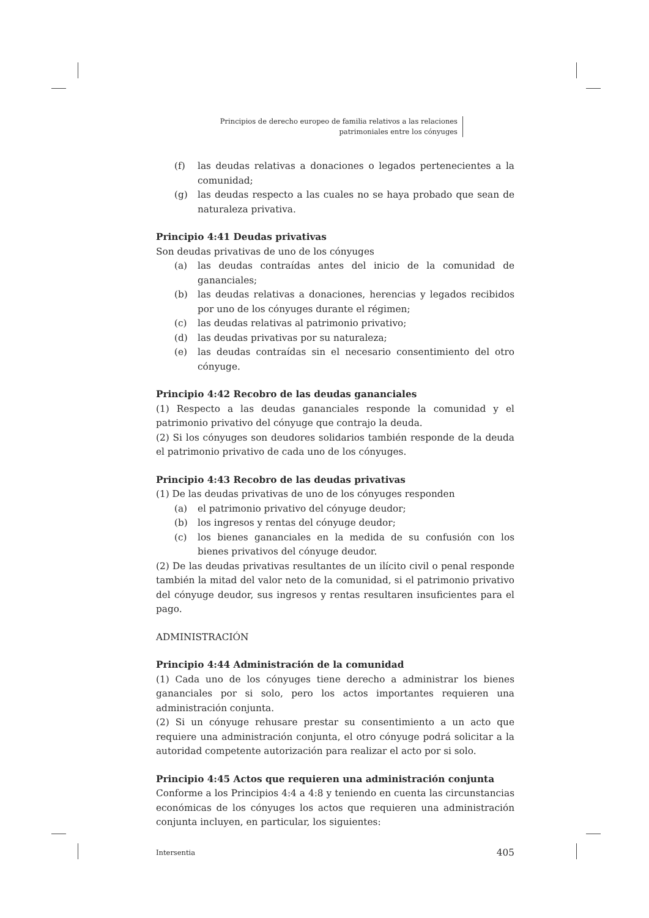Principios de derecho europeo de familia relativos a las relaciones
patrimoniales entre los cónyuges
(f) las deudas relativas a donaciones o legados pertenecientes a la comunidad;
(g) las deudas respecto a las cuales no se haya probado que sean de naturaleza privativa.
Principio 4:41 Deudas privativas
Son deudas privativas de uno de los cónyuges
(a) las deudas contraídas antes del inicio de la comunidad de gananciales;
(b) las deudas relativas a donaciones, herencias y legados recibidos por uno de los cónyuges durante el régimen;
(c) las deudas relativas al patrimonio privativo;
(d) las deudas privativas por su naturaleza;
(e) las deudas contraídas sin el necesario consentimiento del otro cónyuge.
Principio 4:42 Recobro de las deudas gananciales
(1) Respecto a las deudas gananciales responde la comunidad y el patrimonio privativo del cónyuge que contrajo la deuda.
(2) Si los cónyuges son deudores solidarios también responde de la deuda el patrimonio privativo de cada uno de los cónyuges.
Principio 4:43 Recobro de las deudas privativas
(1) De las deudas privativas de uno de los cónyuges responden
(a) el patrimonio privativo del cónyuge deudor;
(b) los ingresos y rentas del cónyuge deudor;
(c) los bienes gananciales en la medida de su confusión con los bienes privativos del cónyuge deudor.
(2) De las deudas privativas resultantes de un ilícito civil o penal responde también la mitad del valor neto de la comunidad, si el patrimonio privativo del cónyuge deudor, sus ingresos y rentas resultaren insuficientes para el pago.
ADMINISTRACIÓN
Principio 4:44 Administración de la comunidad
(1) Cada uno de los cónyuges tiene derecho a administrar los bienes gananciales por si solo, pero los actos importantes requieren una administración conjunta.
(2) Si un cónyuge rehusare prestar su consentimiento a un acto que requiere una administración conjunta, el otro cónyuge podrá solicitar a la autoridad competente autorización para realizar el acto por si solo.
Principio 4:45 Actos que requieren una administración conjunta
Conforme a los Principios 4:4 a 4:8 y teniendo en cuenta las circunstancias económicas de los cónyuges los actos que requieren una administración conjunta incluyen, en particular, los siguientes:
Intersentia 405